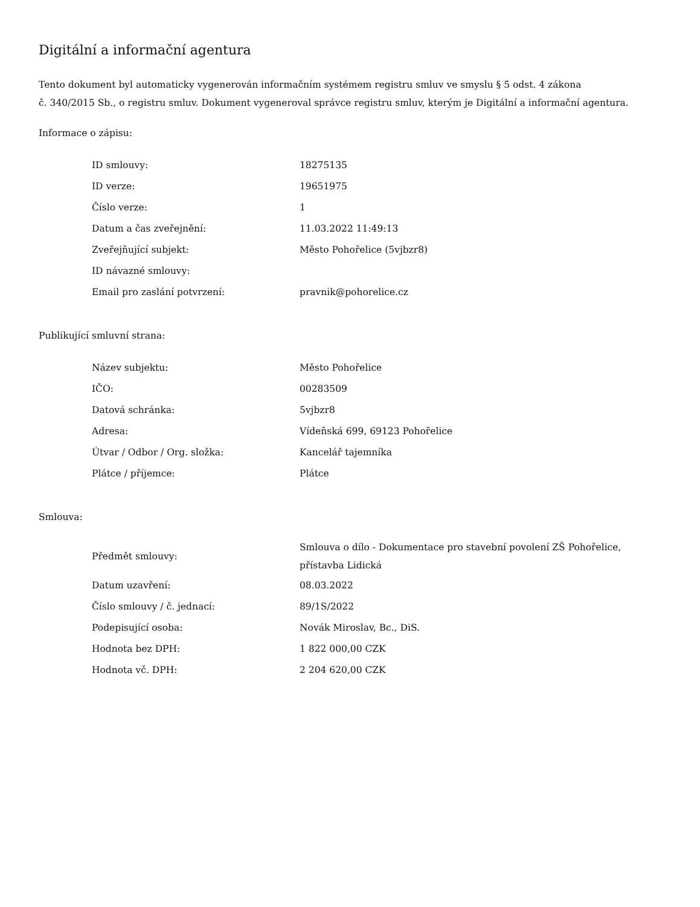Digitální a informační agentura
Tento dokument byl automaticky vygenerován informačním systémem registru smluv ve smyslu § 5 odst. 4 zákona
č. 340/2015 Sb., o registru smluv. Dokument vygeneroval správce registru smluv, kterým je Digitální a informační agentura.
Informace o zápisu:
| ID smlouvy: | 18275135 |
| ID verze: | 19651975 |
| Číslo verze: | 1 |
| Datum a čas zveřejnění: | 11.03.2022 11:49:13 |
| Zveřejňující subjekt: | Město Pohořelice (5vjbzr8) |
| ID návazné smlouvy: | |
| Email pro zaslání potvrzení: | pravnik@pohorelice.cz |
Publikující smluvní strana:
| Název subjektu: | Město Pohořelice |
| IČO: | 00283509 |
| Datová schránka: | 5vjbzr8 |
| Adresa: | Vídeňská 699, 69123 Pohořelice |
| Útvar / Odbor / Org. složka: | Kancelář tajemníka |
| Plátce / příjemce: | Plátce |
Smlouva:
| Předmět smlouvy: | Smlouva o dílo - Dokumentace pro stavební povolení ZŠ Pohořelice, přístavba Lidická |
| Datum uzavření: | 08.03.2022 |
| Číslo smlouvy / č. jednací: | 89/1S/2022 |
| Podepisující osoba: | Novák Miroslav, Bc., DiS. |
| Hodnota bez DPH: | 1 822 000,00 CZK |
| Hodnota vč. DPH: | 2 204 620,00 CZK |